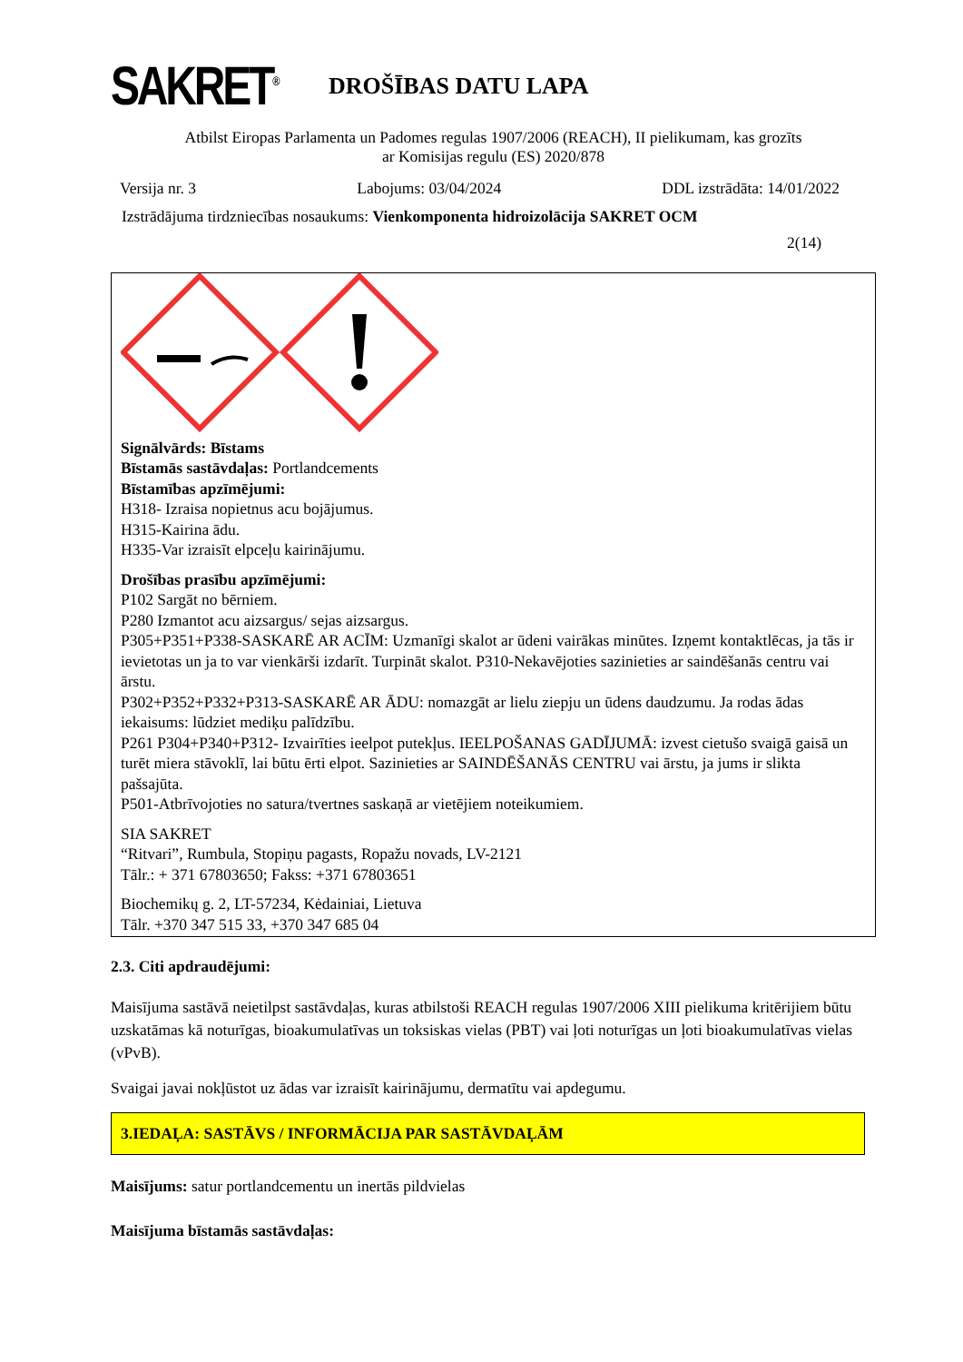SAKRET<sup>®</sup>
DROŠĪBAS DATU LAPA
Atbilst Eiropas Parlamenta un Padomes regulas 1907/2006 (REACH), II pielikumam, kas grozīts
ar Komisijas regulu (ES) 2020/878
Versija nr. 3 Labojums: 03/04/2024 DDL izstrādāta: 14/01/2022
Izstrādājuma tirdzniecības nosaukums: Vienkomponenta hidroizolācija SAKRET OCM
2(14)
Signālvārds: Bīstams
Bīstamās sastāvdaļas: Portlandcements
Bīstamības apzīmējumi:
H318- Izraisa nopietnus acu bojājumus.
H315-Kairina ādu.
H335-Var izraisīt elpceļu kairinājumu.
Drošības prasību apzīmējumi:
P102 Sargāt no bērniem.
P280 Izmantot acu aizsargus/ sejas aizsargus.
P305+P351+P338-SASKARĒ AR ACĪM: Uzmanīgi skalot ar ūdeni vairākas minūtes. Izņemt kontaktlēcas, ja tās ir ievietotas un ja to var vienkārši izdarīt. Turpināt skalot. P310-Nekavējoties sazinieties ar saindēšanās centru vai ārstu.
P302+P352+P332+P313-SASKARĒ AR ĀDU: nomazgāt ar lielu ziepju un ūdens daudzumu. Ja rodas ādas iekaisums: lūdziet mediķu palīdzību.
P261 P304+P340+P312- Izvairīties ieelpot putekļus. IEELPOŠANAS GADĪJUMĀ: izvest cietušo svaigā gaisā un turēt miera stāvoklī, lai būtu ērti elpot. Sazinieties ar SAINDĒŠANĀS CENTRU vai ārstu, ja jums ir slikta pašsajūta.
P501-Atbrīvojoties no satura/tvertnes saskaņā ar vietējiem noteikumiem.
SIA SAKRET
“Ritvari”, Rumbula, Stopiņu pagasts, Ropažu novads, LV-2121
Tālr.: + 371 67803650; Fakss: +371 67803651
Biochemikų g. 2, LT-57234, Kėdainiai, Lietuva
Tālr. +370 347 515 33, +370 347 685 04
2.3. Citi apdraudējumi:
Maisījuma sastāvā neietilpst sastāvdaļas, kuras atbilstoši REACH regulas 1907/2006 XIII pielikuma kritērijiem būtu uzskatāmas kā noturīgas, bioakumulatīvas un toksiskas vielas (PBT) vai ļoti noturīgas un ļoti bioakumulatīvas vielas (vPvB).
Svaigai javai nokļūstot uz ādas var izraisīt kairinājumu, dermatītu vai apdegumu.
3.IEDAĻA: SASTĀVS / INFORMĀCIJA PAR SASTĀVDAĻĀM
Maisījums: satur portlandcementu un inertās pildvielas
Maisījuma bīstamās sastāvdaļas: